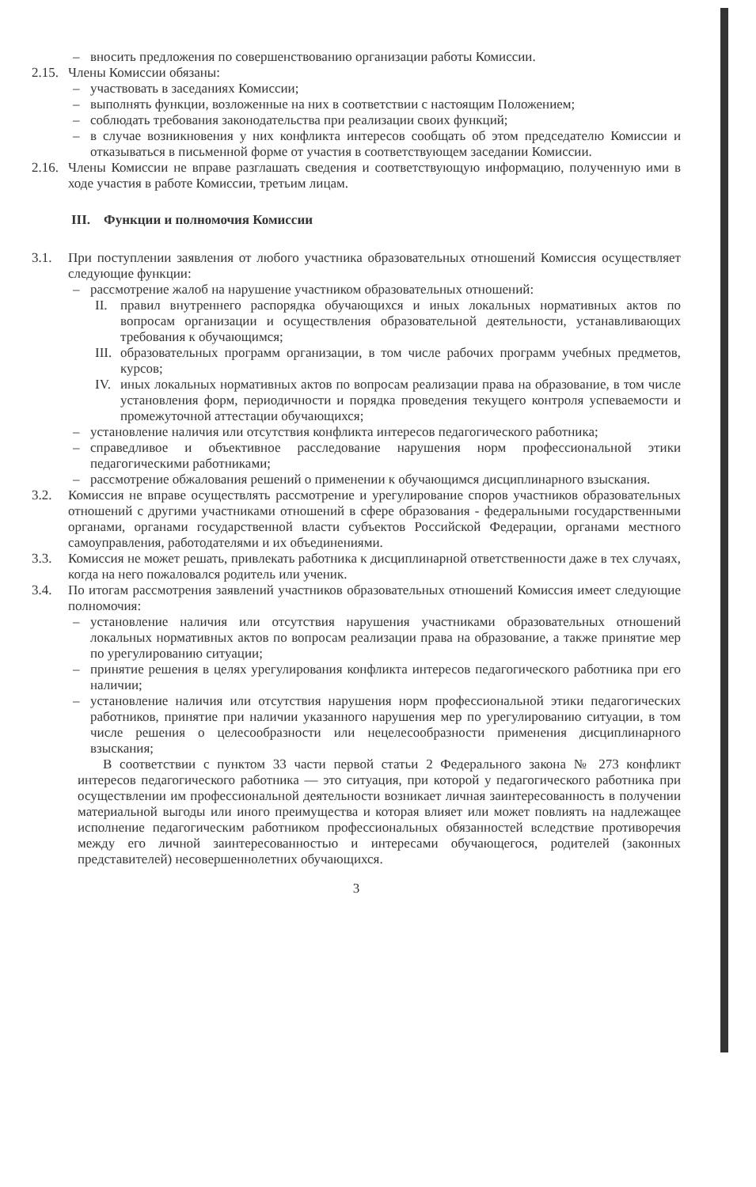– вносить предложения по совершенствованию организации работы Комиссии.
2.15. Члены Комиссии обязаны:
– участвовать в заседаниях Комиссии;
– выполнять функции, возложенные на них в соответствии с настоящим Положением;
– соблюдать требования законодательства при реализации своих функций;
– в случае возникновения у них конфликта интересов сообщать об этом председателю Комиссии и отказываться в письменной форме от участия в соответствующем заседании Комиссии.
2.16. Члены Комиссии не вправе разглашать сведения и соответствующую информацию, полученную ими в ходе участия в работе Комиссии, третьим лицам.
III. Функции и полномочия Комиссии
3.1. При поступлении заявления от любого участника образовательных отношений Комиссия осуществляет следующие функции:
– рассмотрение жалоб на нарушение участником образовательных отношений:
II. правил внутреннего распорядка обучающихся и иных локальных нормативных актов по вопросам организации и осуществления образовательной деятельности, устанавливающих требования к обучающимся;
III. образовательных программ организации, в том числе рабочих программ учебных предметов, курсов;
IV. иных локальных нормативных актов по вопросам реализации права на образование, в том числе установления форм, периодичности и порядка проведения текущего контроля успеваемости и промежуточной аттестации обучающихся;
– установление наличия или отсутствия конфликта интересов педагогического работника;
– справедливое и объективное расследование нарушения норм профессиональной этики педагогическими работниками;
– рассмотрение обжалования решений о применении к обучающимся дисциплинарного взыскания.
3.2. Комиссия не вправе осуществлять рассмотрение и урегулирование споров участников образовательных отношений с другими участниками отношений в сфере образования - федеральными государственными органами, органами государственной власти субъектов Российской Федерации, органами местного самоуправления, работодателями и их объединениями.
3.3. Комиссия не может решать, привлекать работника к дисциплинарной ответственности даже в тех случаях, когда на него пожаловался родитель или ученик.
3.4. По итогам рассмотрения заявлений участников образовательных отношений Комиссия имеет следующие полномочия:
– установление наличия или отсутствия нарушения участниками образовательных отношений локальных нормативных актов по вопросам реализации права на образование, а также принятие мер по урегулированию ситуации;
– принятие решения в целях урегулирования конфликта интересов педагогического работника при его наличии;
– установление наличия или отсутствия нарушения норм профессиональной этики педагогических работников, принятие при наличии указанного нарушения мер по урегулированию ситуации, в том числе решения о целесообразности или нецелесообразности применения дисциплинарного взыскания;
В соответствии с пунктом 33 части первой статьи 2 Федерального закона № 273 конфликт интересов педагогического работника — это ситуация, при которой у педагогического работника при осуществлении им профессиональной деятельности возникает личная заинтересованность в получении материальной выгоды или иного преимущества и которая влияет или может повлиять на надлежащее исполнение педагогическим работником профессиональных обязанностей вследствие противоречия между его личной заинтересованностью и интересами обучающегося, родителей (законных представителей) несовершеннолетних обучающихся.
3